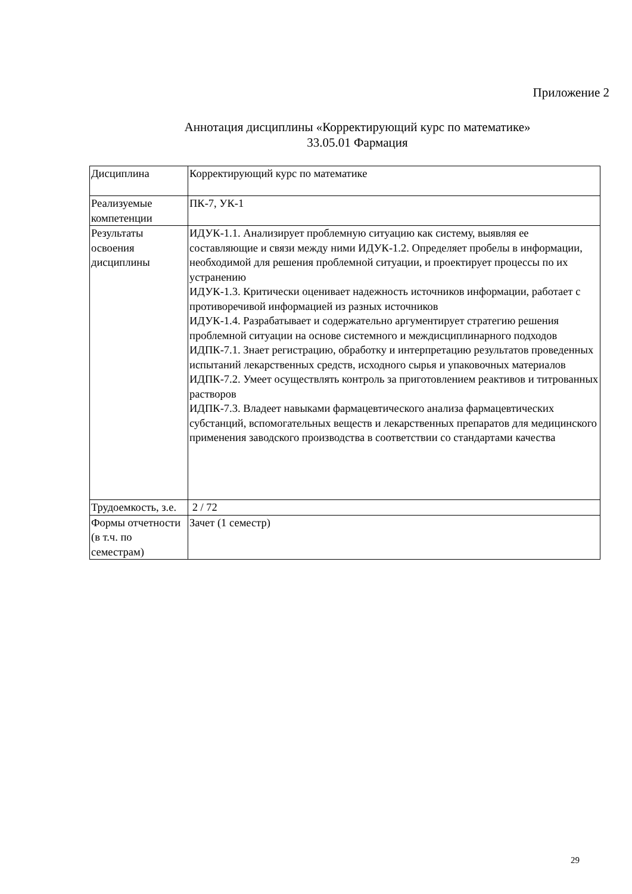Приложение 2
Аннотация дисциплины «Корректирующий курс по математике»
33.05.01 Фармация
| Дисциплина | Корректирующий курс по математике |
| Реализуемые компетенции | ПК-7, УК-1 |
| Результаты освоения дисциплины | ИДУК-1.1. Анализирует проблемную ситуацию как систему, выявляя ее составляющие и связи между ними ИДУК-1.2. Определяет пробелы в информации, необходимой для решения проблемной ситуации, и проектирует процессы по их устранению ИДУК-1.3. Критически оценивает надежность источников информации, работает с противоречивой информацией из разных источников ИДУК-1.4. Разрабатывает и содержательно аргументирует стратегию решения проблемной ситуации на основе системного и междисциплинарного подходов ИДПК-7.1. Знает регистрацию, обработку и интерпретацию результатов проведенных испытаний лекарственных средств, исходного сырья и упаковочных материалов ИДПК-7.2. Умеет осуществлять контроль за приготовлением реактивов и титрованных растворов ИДПК-7.3. Владеет навыками фармацевтического анализа фармацевтических субстанций, вспомогательных веществ и лекарственных препаратов для медицинского применения заводского производства в соответствии со стандартами качества |
| Трудоемкость, з.е. | 2 / 72 |
| Формы отчетности (в т.ч. по семестрам) | Зачет (1 семестр) |
29